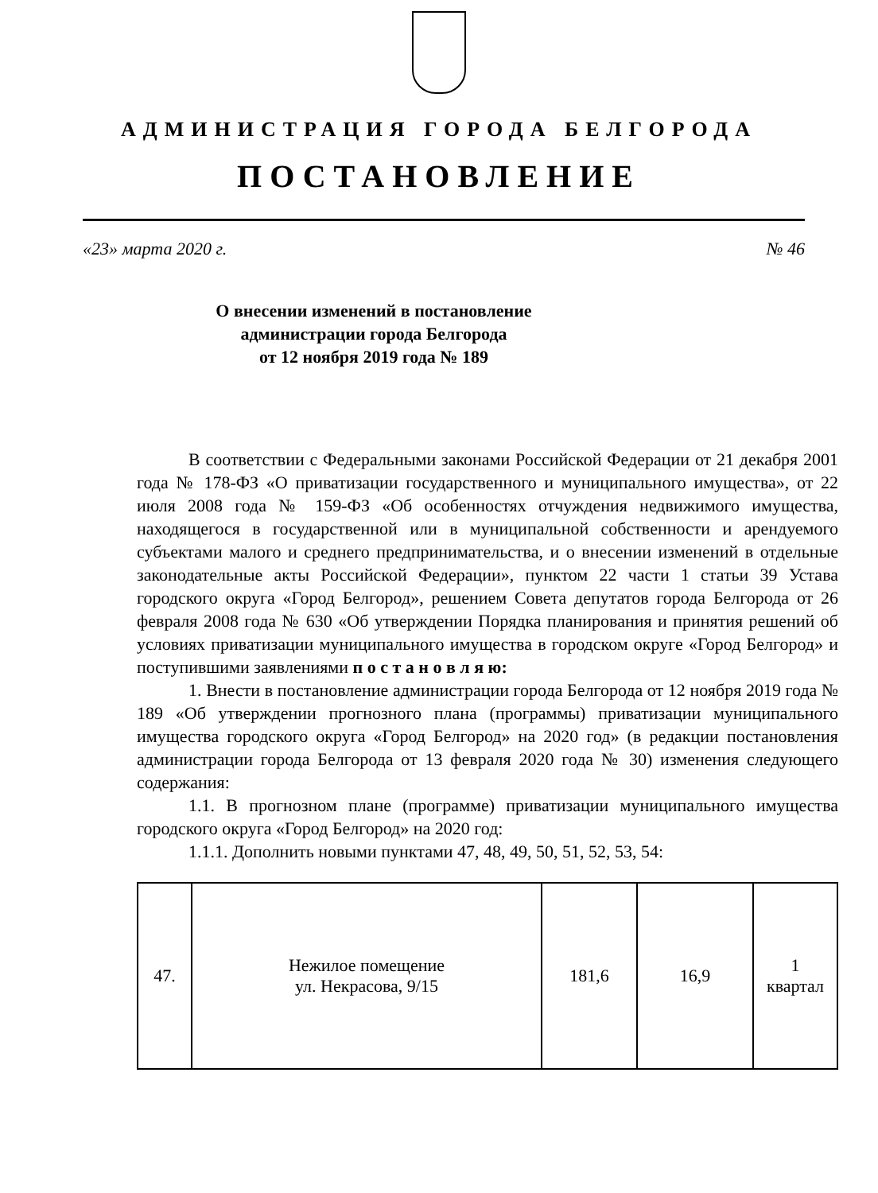АДМИНИСТРАЦИЯ ГОРОДА БЕЛГОРОДА
ПОСТАНОВЛЕНИЕ
«23» марта 2020 г. № 46
О внесении изменений в постановление
администрации города Белгорода
от 12 ноября 2019 года № 189
В соответствии с Федеральными законами Российской Федерации от 21 декабря 2001 года № 178-ФЗ «О приватизации государственного и муниципального имущества», от 22 июля 2008 года № 159-ФЗ «Об особенностях отчуждения недвижимого имущества, находящегося в государственной или в муниципальной собственности и арендуемого субъектами малого и среднего предпринимательства, и о внесении изменений в отдельные законодательные акты Российской Федерации», пунктом 22 части 1 статьи 39 Устава городского округа «Город Белгород», решением Совета депутатов города Белгорода от 26 февраля 2008 года № 630 «Об утверждении Порядка планирования и принятия решений об условиях приватизации муниципального имущества в городском округе «Город Белгород» и поступившими заявлениями п о с т а н о в л я ю:
1. Внести в постановление администрации города Белгорода от 12 ноября 2019 года № 189 «Об утверждении прогнозного плана (программы) приватизации муниципального имущества городского округа «Город Белгород» на 2020 год» (в редакции постановления администрации города Белгорода от 13 февраля 2020 года № 30) изменения следующего содержания:
1.1. В прогнозном плане (программе) приватизации муниципального имущества городского округа «Город Белгород» на 2020 год:
1.1.1. Дополнить новыми пунктами 47, 48, 49, 50, 51, 52, 53, 54:
| 47. | Нежилое помещение ул. Некрасова, 9/15 | 181,6 | 16,9 | 1 квартал |